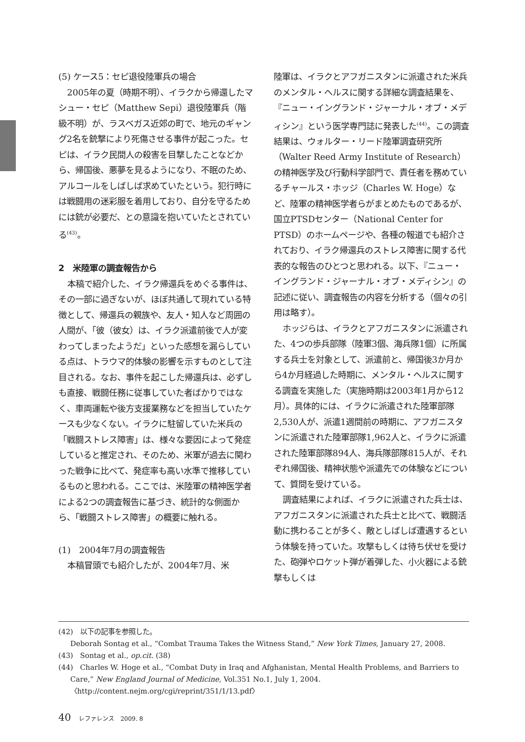(5) ケース5：セピ退役陸軍兵の場合
2005年の夏（時期不明）、イラクから帰還したマシュー・セピ（Matthew Sepi）退役陸軍兵（階級不明）が、ラスベガス近郊の町で、地元のギャング2名を銃撃により死傷させる事件が起こった。セピは、イラク民間人の殺害を目撃したことなどから、帰国後、悪夢を見るようになり、不眠のため、アルコールをしばしば求めていたという。犯行時には戦闘用の迷彩服を着用しており、自分を守るためには銃が必要だ、との意識を抱いていたとされている<sup>(43)</sup>。
2　米陸軍の調査報告から
本稿で紹介した、イラク帰還兵をめぐる事件は、その一部に過ぎないが、ほぼ共通して現れている特徴として、帰還兵の親族や、友人・知人など周囲の人間が、「彼（彼女）は、イラク派遣前後で人が変わってしまったようだ」といった感想を漏らしている点は、トラウマ的体験の影響を示すものとして注目される。なお、事件を起こした帰還兵は、必ずしも直接、戦闘任務に従事していた者ばかりではなく、車両運転や後方支援業務などを担当していたケースも少なくない。イラクに駐留していた米兵の「戦闘ストレス障害」は、様々な要因によって発症していると推定され、そのため、米軍が過去に関わった戦争に比べて、発症率も高い水準で推移しているものと思われる。ここでは、米陸軍の精神医学者による2つの調査報告に基づき、統計的な側面から、「戦闘ストレス障害」の概要に触れる。
(1)　2004年7月の調査報告
本稿冒頭でも紹介したが、2004年7月、米
陸軍は、イラクとアフガニスタンに派遣された米兵のメンタル・ヘルスに関する詳細な調査結果を、『ニュー・イングランド・ジャーナル・オブ・メディシン』という医学専門誌に発表した<sup>(44)</sup>。この調査結果は、ウォルター・リード陸軍調査研究所（Walter Reed Army Institute of Research）の精神医学及び行動科学部門で、責任者を務めているチャールス・ホッジ（Charles W. Hoge）など、陸軍の精神医学者らがまとめたものであるが、国立PTSDセンター（National Center for PTSD）のホームページや、各種の報道でも紹介されており、イラク帰還兵のストレス障害に関する代表的な報告のひとつと思われる。以下、『ニュー・イングランド・ジャーナル・オブ・メディシン』の記述に従い、調査報告の内容を分析する（個々の引用は略す）。
ホッジらは、イラクとアフガニスタンに派遣された、4つの歩兵部隊（陸軍3個、海兵隊1個）に所属する兵士を対象として、派遣前と、帰国後3か月から4か月経過した時期に、メンタル・ヘルスに関する調査を実施した（実施時期は2003年1月から12月）。具体的には、イラクに派遣された陸軍部隊2,530人が、派遣1週間前の時期に、アフガニスタンに派遣された陸軍部隊1,962人と、イラクに派遣された陸軍部隊894人、海兵隊部隊815人が、それぞれ帰国後、精神状態や派遣先での体験などについて、質問を受けている。
調査結果によれば、イラクに派遣された兵士は、アフガニスタンに派遣された兵士と比べて、戦闘活動に携わることが多く、敵としばしば遭遇するという体験を持っていた。攻撃もしくは待ち伏せを受けた、砲弾やロケット弾が着弾した、小火器による銃撃もしくは
(42)　以下の記事を参照した。
Deborah Sontag et al., “Combat Trauma Takes the Witness Stand,” New York Times, January 27, 2008.
(43)　Sontag et al., op.cit. (38)
(44)　Charles W. Hoge et al., “Combat Duty in Iraq and Afghanistan, Mental Health Problems, and Barriers to Care,” New England Journal of Medicine, Vol.351 No.1, July 1, 2004. 〈http://content.nejm.org/cgi/reprint/351/1/13.pdf〉
40　レファレンス　2009. 8